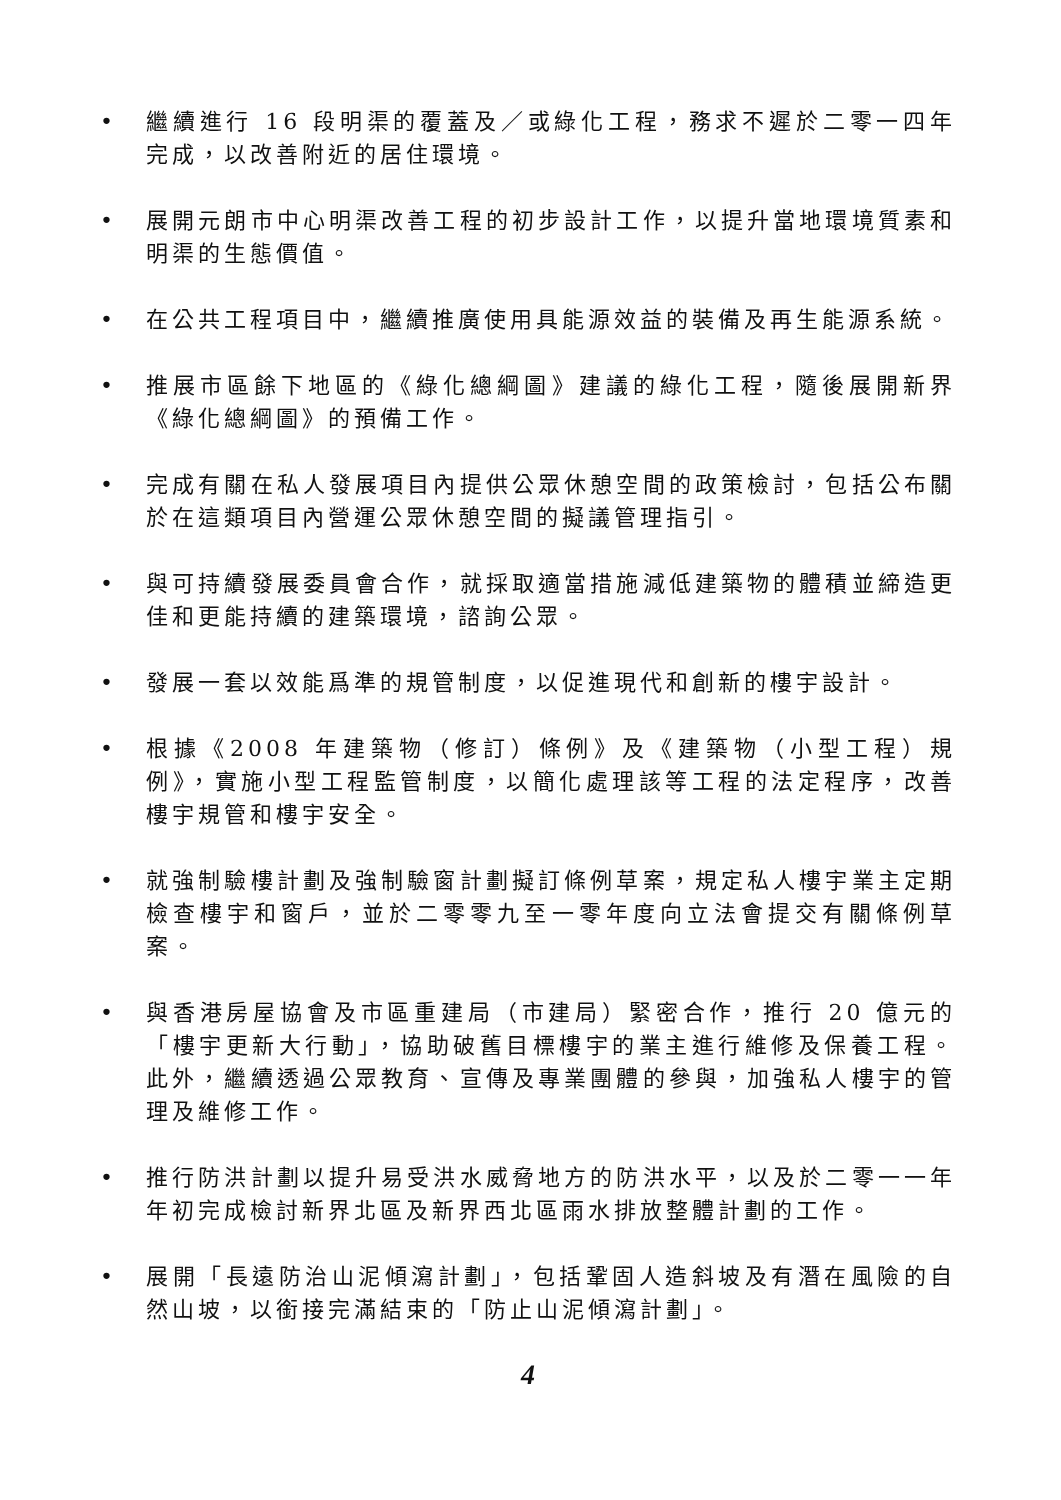• 繼續進行 16 段明渠的覆蓋及／或綠化工程，務求不遲於二零一四年完成，以改善附近的居住環境。
• 展開元朗市中心明渠改善工程的初步設計工作，以提升當地環境質素和明渠的生態價值。
• 在公共工程項目中，繼續推廣使用具能源效益的裝備及再生能源系統。
• 推展市區餘下地區的《綠化總綱圖》建議的綠化工程，隨後展開新界《綠化總綱圖》的預備工作。
• 完成有關在私人發展項目內提供公眾休憩空間的政策檢討，包括公布關於在這類項目內營運公眾休憩空間的擬議管理指引。
• 與可持續發展委員會合作，就採取適當措施減低建築物的體積並締造更佳和更能持續的建築環境，諮詢公眾。
• 發展一套以效能爲準的規管制度，以促進現代和創新的樓宇設計。
• 根據《2008 年建築物（修訂）條例》及《建築物（小型工程）規例》，實施小型工程監管制度，以簡化處理該等工程的法定程序，改善樓宇規管和樓宇安全。
• 就強制驗樓計劃及強制驗窗計劃擬訂條例草案，規定私人樓宇業主定期檢查樓宇和窗戶，並於二零零九至一零年度向立法會提交有關條例草案。
• 與香港房屋協會及市區重建局（市建局）緊密合作，推行 20 億元的「樓宇更新大行動」，協助破舊目標樓宇的業主進行維修及保養工程。此外，繼續透過公眾教育、宣傳及專業團體的參與，加強私人樓宇的管理及維修工作。
• 推行防洪計劃以提升易受洪水威脅地方的防洪水平，以及於二零一一年年初完成檢討新界北區及新界西北區雨水排放整體計劃的工作。
• 展開「長遠防治山泥傾瀉計劃」，包括鞏固人造斜坡及有潛在風險的自然山坡，以銜接完滿結束的「防止山泥傾瀉計劃」。
4